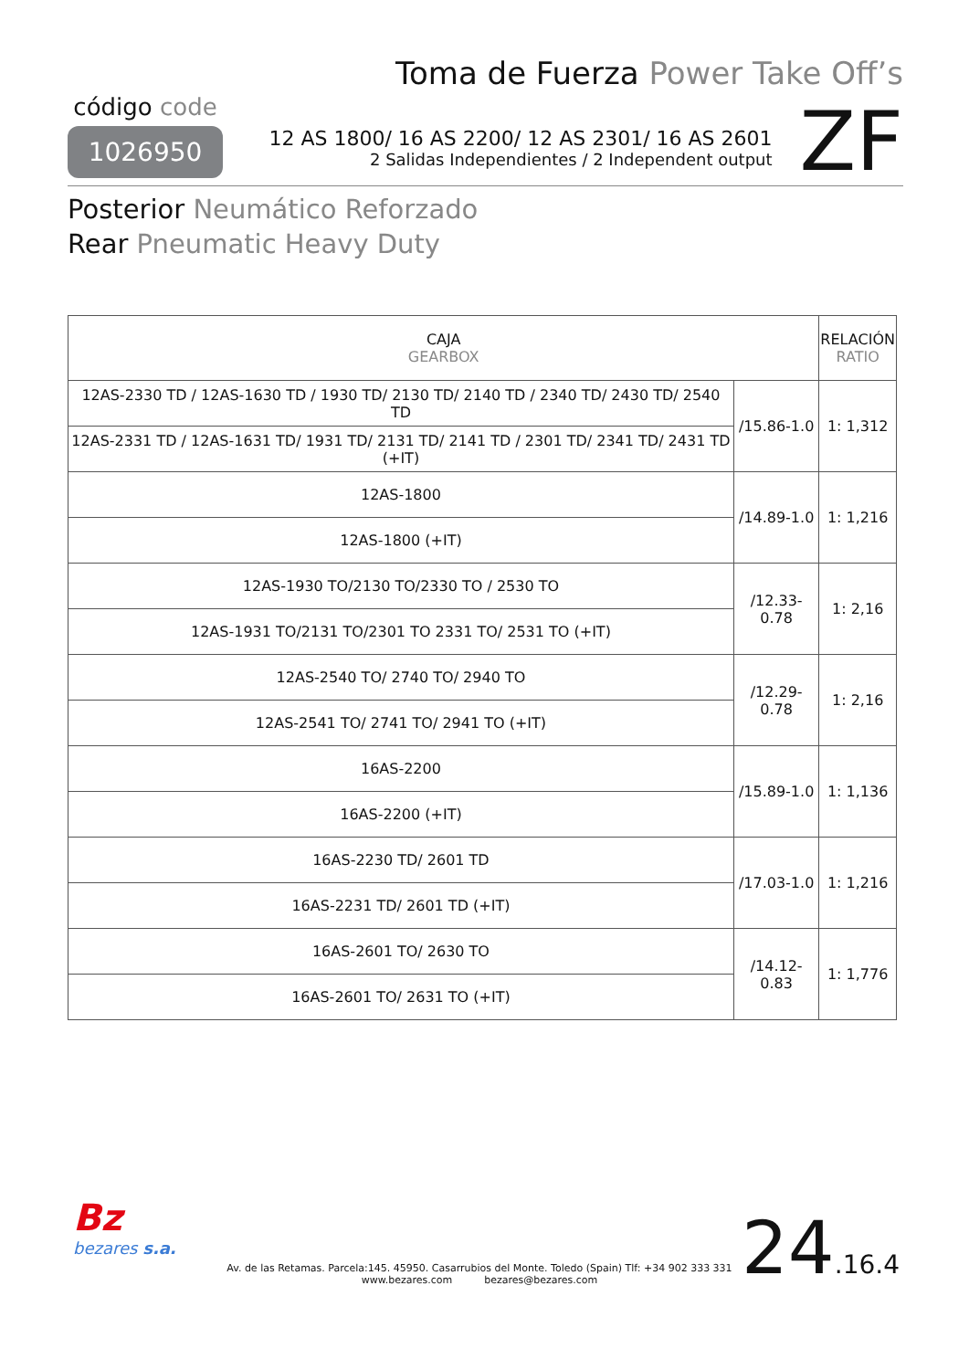Toma de Fuerza Power Take Off’s
código code
1026950
12 AS 1800/ 16 AS 2200/ 12 AS 2301/ 16 AS 2601
2 Salidas Independientes / 2 Independent output
ZF
Posterior Neumático Reforzado
Rear Pneumatic Heavy Duty
| CAJA GEARBOX | | RELACIÓN RATIO |
| --- | --- | --- |
| 12AS-2330 TD / 12AS-1630 TD / 1930 TD/ 2130 TD/ 2140 TD / 2340 TD/ 2430 TD/ 2540 TD | /15.86-1.0 | 1: 1,312 |
| 12AS-2331 TD / 12AS-1631 TD/ 1931 TD/ 2131 TD/ 2141 TD / 2301 TD/ 2341 TD/ 2431 TD (+IT) | | |
| 12AS-1800 | /14.89-1.0 | 1: 1,216 |
| 12AS-1800 (+IT) | | |
| 12AS-1930 TO/2130 TO/2330 TO / 2530 TO | /12.33-0.78 | 1: 2,16 |
| 12AS-1931 TO/2131 TO/2301 TO 2331 TO/ 2531 TO (+IT) | | |
| 12AS-2540 TO/ 2740 TO/ 2940 TO | /12.29-0.78 | 1: 2,16 |
| 12AS-2541 TO/ 2741 TO/ 2941 TO (+IT) | | |
| 16AS-2200 | /15.89-1.0 | 1: 1,136 |
| 16AS-2200 (+IT) | | |
| 16AS-2230 TD/ 2601 TD | /17.03-1.0 | 1: 1,216 |
| 16AS-2231 TD/ 2601 TD (+IT) | | |
| 16AS-2601 TO/ 2630 TO | /14.12-0.83 | 1: 1,776 |
| 16AS-2601 TO/ 2631 TO (+IT) | | |
Bz
bezares s.a.
Av. de las Retamas. Parcela:145. 45950. Casarrubios del Monte. Toledo (Spain) Tlf: +34 902 333 331
www.bezares.com bezares@bezares.com
24.16.4